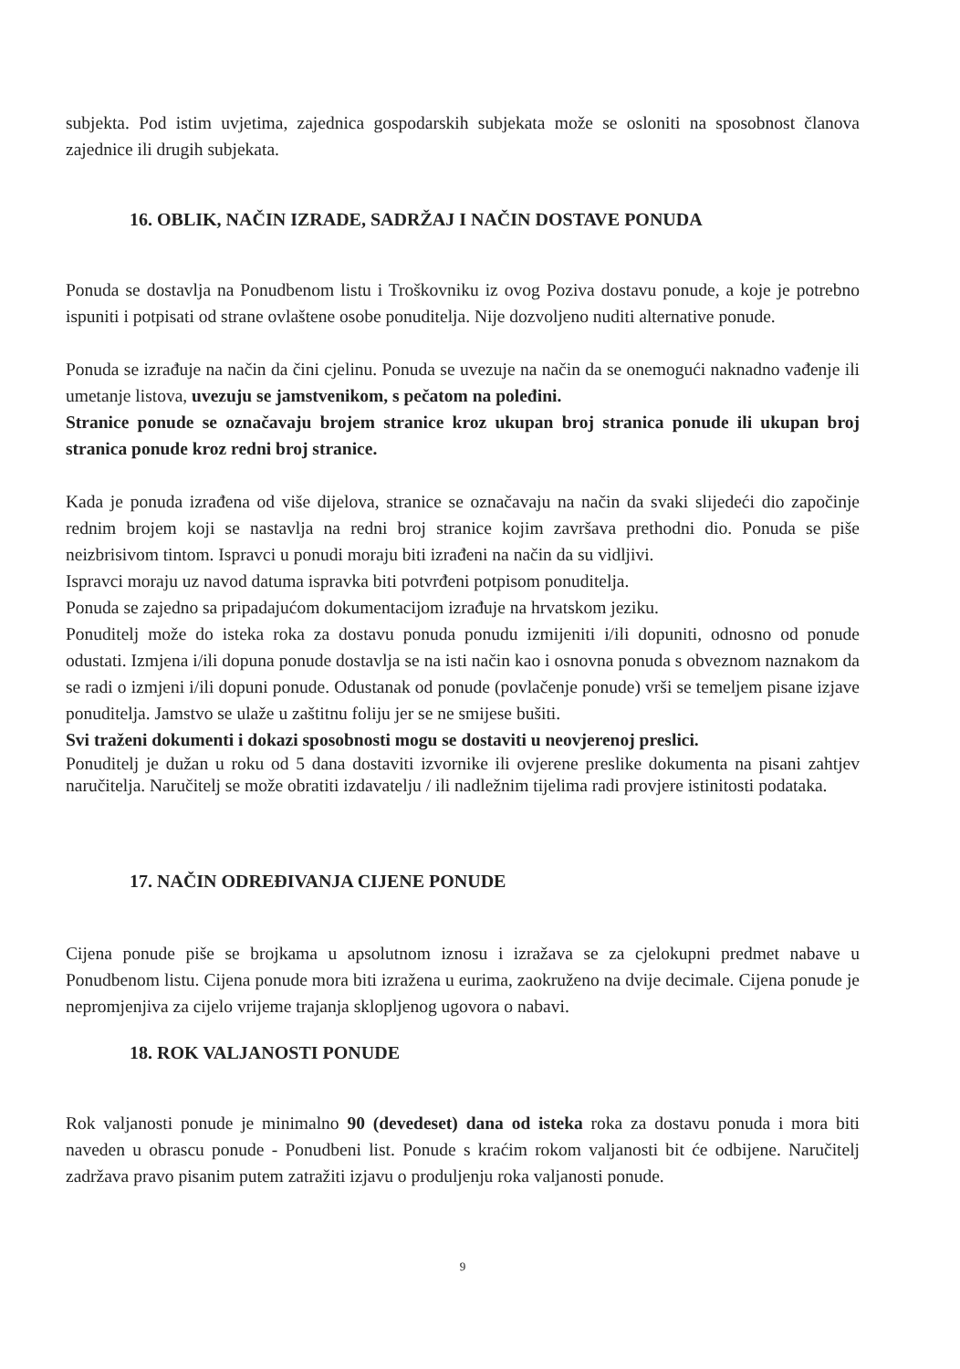subjekta. Pod istim uvjetima, zajednica gospodarskih subjekata može se osloniti na sposobnost članova zajednice ili drugih subjekata.
16. OBLIK, NAČIN IZRADE, SADRŽAJ I NAČIN DOSTAVE PONUDA
Ponuda se dostavlja na Ponudbenom listu i Troškovniku iz ovog Poziva dostavu ponude, a koje je potrebno ispuniti i potpisati od strane ovlaštene osobe ponuditelja. Nije dozvoljeno nuditi alternative ponude.
Ponuda se izrađuje na način da čini cjelinu. Ponuda se uvezuje na način da se onemogući naknadno vađenje ili umetanje listova, uvezuju se jamstvenikom, s pečatom na poleđini.
Stranice ponude se označavaju brojem stranice kroz ukupan broj stranica ponude ili ukupan broj stranica ponude kroz redni broj stranice.
Kada je ponuda izrađena od više dijelova, stranice se označavaju na način da svaki slijedeći dio započinje rednim brojem koji se nastavlja na redni broj stranice kojim završava prethodni dio. Ponuda se piše neizbrisivom tintom. Ispravci u ponudi moraju biti izrađeni na način da su vidljivi.
Ispravci moraju uz navod datuma ispravka biti potvrđeni potpisom ponuditelja.
Ponuda se zajedno sa pripadajućom dokumentacijom izrađuje na hrvatskom jeziku.
Ponuditelj može do isteka roka za dostavu ponuda ponudu izmijeniti i/ili dopuniti, odnosno od ponude odustati. Izmjena i/ili dopuna ponude dostavlja se na isti način kao i osnovna ponuda s obveznom naznakom da se radi o izmjeni i/ili dopuni ponude. Odustanak od ponude (povlačenje ponude) vrši se temeljem pisane izjave ponuditelja. Jamstvo se ulaže u zaštitnu foliju jer se ne smijese bušiti.
Svi traženi dokumenti i dokazi sposobnosti mogu se dostaviti u neovjerenoj preslici.
Ponuditelj je dužan u roku od 5 dana dostaviti izvornike ili ovjerene preslike dokumenta na pisani zahtjev naručitelja. Naručitelj se može obratiti izdavatelju / ili nadležnim tijelima radi provjere istinitosti podataka.
17. NAČIN ODREĐIVANJA CIJENE PONUDE
Cijena ponude piše se brojkama u apsolutnom iznosu i izražava se za cjelokupni predmet nabave u Ponudbenom listu. Cijena ponude mora biti izražena u eurima, zaokruženo na dvije decimale. Cijena ponude je nepromjenjiva za cijelo vrijeme trajanja sklopljenog ugovora o nabavi.
18. ROK VALJANOSTI PONUDE
Rok valjanosti ponude je minimalno 90 (devedeset) dana od isteka roka za dostavu ponuda i mora biti naveden u obrascu ponude - Ponudbeni list. Ponude s kraćim rokom valjanosti bit će odbijene. Naručitelj zadržava pravo pisanim putem zatražiti izjavu o produljenju roka valjanosti ponude.
9